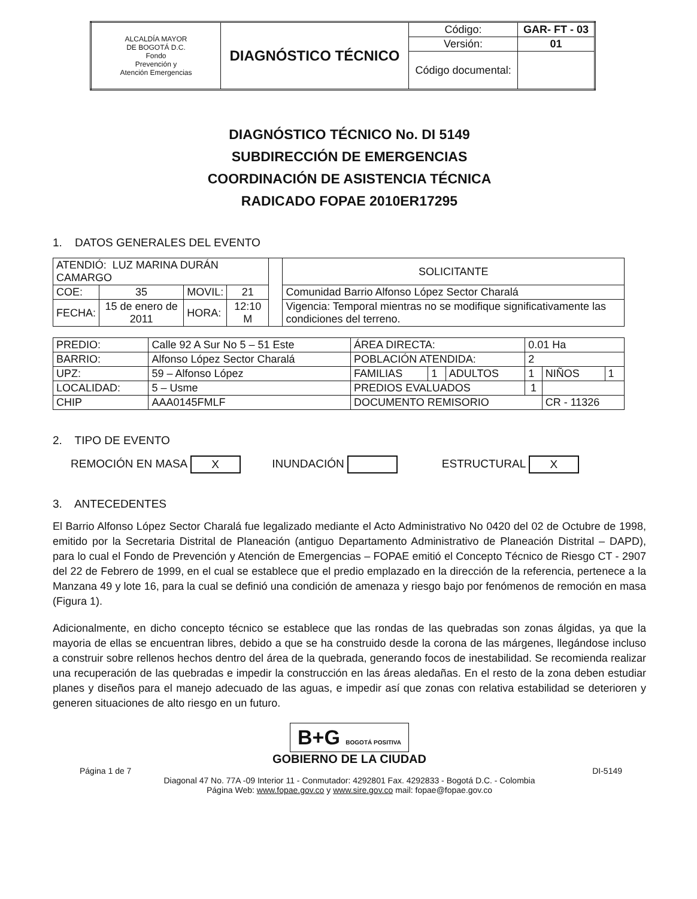| ALCALDÍA MAYOR DE BOGOTÁ D.C. Fondo Prevención y Atención Emergencias | DIAGNÓSTICO TÉCNICO | Código: | GAR- FT - 03 |
| | | Versión: | 01 |
| | | Código documental: | |
DIAGNÓSTICO TÉCNICO No. DI 5149
SUBDIRECCIÓN DE EMERGENCIAS
COORDINACIÓN DE ASISTENCIA TÉCNICA
RADICADO FOPAE 2010ER17295
1. DATOS GENERALES DEL EVENTO
| ATENDIÓ: LUZ MARINA DURÁN CAMARGO | | | | | SOLICITANTE |
| COE: | 35 | MOVIL: | 21 | | Comunidad Barrio Alfonso López Sector Charalá |
| FECHA: | 15 de enero de 2011 | HORA: | 12:10 M | | Vigencia: Temporal mientras no se modifique significativamente las condiciones del terreno. |
| PREDIO: | Calle 92 A Sur No 5 – 51 Este | ÁREA DIRECTA: | | | 0.01 Ha | | |
| BARRIO: | Alfonso López Sector Charalá | POBLACIÓN ATENDIDA: | | | 2 | | |
| UPZ: | 59 – Alfonso López | FAMILIAS | 1 | ADULTOS | 1 | NIÑOS | 1 |
| LOCALIDAD: | 5 – Usme | PREDIOS EVALUADOS | | | 1 | | |
| CHIP | AAA0145FMLF | DOCUMENTO REMISORIO | | | | CR - 11326 | |
2. TIPO DE EVENTO
REMOCIÓN EN MASA X INUNDACIÓN ESTRUCTURAL X
3. ANTECEDENTES
El Barrio Alfonso López Sector Charalá fue legalizado mediante el Acto Administrativo No 0420 del 02 de Octubre de 1998, emitido por la Secretaria Distrital de Planeación (antiguo Departamento Administrativo de Planeación Distrital – DAPD), para lo cual el Fondo de Prevención y Atención de Emergencias – FOPAE emitió el Concepto Técnico de Riesgo CT - 2907 del 22 de Febrero de 1999, en el cual se establece que el predio emplazado en la dirección de la referencia, pertenece a la Manzana 49 y lote 16, para la cual se definió una condición de amenaza y riesgo bajo por fenómenos de remoción en masa (Figura 1).
Adicionalmente, en dicho concepto técnico se establece que las rondas de las quebradas son zonas álgidas, ya que la mayoria de ellas se encuentran libres, debido a que se ha construido desde la corona de las márgenes, llegándose incluso a construir sobre rellenos hechos dentro del área de la quebrada, generando focos de inestabilidad. Se recomienda realizar una recuperación de las quebradas e impedir la construcción en las áreas aledañas. En el resto de la zona deben estudiar planes y diseños para el manejo adecuado de las aguas, e impedir así que zonas con relativa estabilidad se deterioren y generen situaciones de alto riesgo en un futuro.
B+G BOGOTÁ POSITIVA
GOBIERNO DE LA CIUDAD
Página 1 de 7 DI-5149
Diagonal 47 No. 77A -09 Interior 11 - Conmutador: 4292801 Fax. 4292833 - Bogotá D.C. - Colombia
Página Web: www.fopae.gov.co y www.sire.gov.co mail: fopae@fopae.gov.co